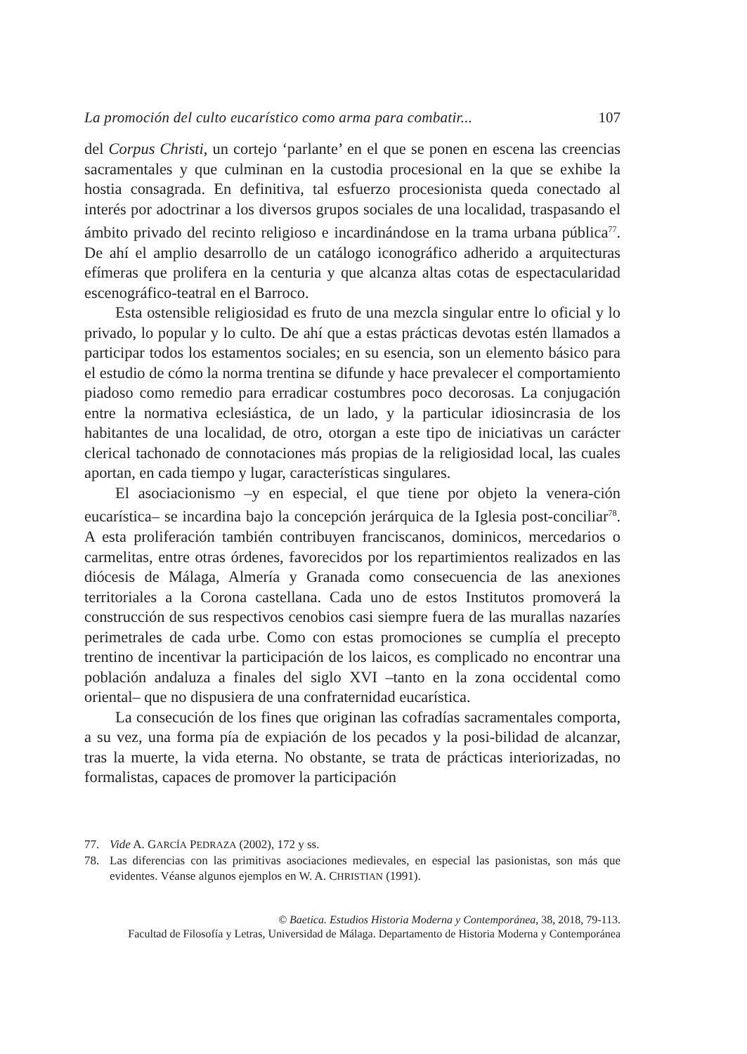La promoción del culto eucarístico como arma para combatir... 107
del Corpus Christi, un cortejo ‘parlante’ en el que se ponen en escena las creencias sacramentales y que culminan en la custodia procesional en la que se exhibe la hostia consagrada. En definitiva, tal esfuerzo procesionista queda conectado al interés por adoctrinar a los diversos grupos sociales de una localidad, traspasando el ámbito privado del recinto religioso e incardinándose en la trama urbana pública<sup>77</sup>. De ahí el amplio desarrollo de un catálogo iconográfico adherido a arquitecturas efímeras que prolifera en la centuria y que alcanza altas cotas de espectacularidad escenográfico-teatral en el Barroco.
Esta ostensible religiosidad es fruto de una mezcla singular entre lo oficial y lo privado, lo popular y lo culto. De ahí que a estas prácticas devotas estén llamados a participar todos los estamentos sociales; en su esencia, son un elemento básico para el estudio de cómo la norma trentina se difunde y hace prevalecer el comportamiento piadoso como remedio para erradicar costumbres poco decorosas. La conjugación entre la normativa eclesiástica, de un lado, y la particular idiosincrasia de los habitantes de una localidad, de otro, otorgan a este tipo de iniciativas un carácter clerical tachonado de connotaciones más propias de la religiosidad local, las cuales aportan, en cada tiempo y lugar, características singulares.
El asociacionismo –y en especial, el que tiene por objeto la venera-ción eucarística– se incardina bajo la concepción jerárquica de la Iglesia post-conciliar<sup>78</sup>. A esta proliferación también contribuyen franciscanos, dominicos, mercedarios o carmelitas, entre otras órdenes, favorecidos por los repartimientos realizados en las diócesis de Málaga, Almería y Granada como consecuencia de las anexiones territoriales a la Corona castellana. Cada uno de estos Institutos promoverá la construcción de sus respectivos cenobios casi siempre fuera de las murallas nazaríes perimetrales de cada urbe. Como con estas promociones se cumplía el precepto trentino de incentivar la participación de los laicos, es complicado no encontrar una población andaluza a finales del siglo XVI –tanto en la zona occidental como oriental– que no dispusiera de una confraternidad eucarística.
La consecución de los fines que originan las cofradías sacramentales comporta, a su vez, una forma pía de expiación de los pecados y la posi-bilidad de alcanzar, tras la muerte, la vida eterna. No obstante, se trata de prácticas interiorizadas, no formalistas, capaces de promover la participación
77. Vide A. GARCÍA PEDRAZA (2002), 172 y ss.
78. Las diferencias con las primitivas asociaciones medievales, en especial las pasionistas, son más que evidentes. Véanse algunos ejemplos en W. A. CHRISTIAN (1991).
© Baetica. Estudios Historia Moderna y Contemporánea, 38, 2018, 79-113.
Facultad de Filosofía y Letras, Universidad de Málaga. Departamento de Historia Moderna y Contemporánea